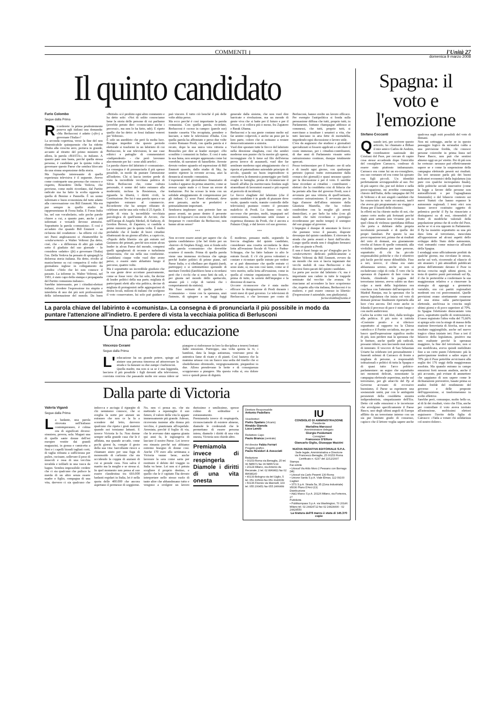COMMENTI l'Unità 27
domenica 9 marzo 2008
Il quinto candidato
Furio Colombo
Segue dalla Prima
Ricorderete: la prima prudentemente poneva agli italiani una domanda: «Ma Berlusconi è adatto («fit») a governare l'Italia»?
La seconda copertina, verso la fine del non dimenticabile quinquennio che ha ridotto l'Italia alla crescita zero, portava in grande, accanto al ritratto del primo ministro di allora, la parola «BASTA», in italiano. A quanto pare non basta, perché quella stessa persona, è candidata per la quinta volta a governare questo Paese che sembra bloccato da una strana sospensione della storia.
Ma l'episodio interessante di quella esperienza televisiva è il seguente. Avevo come controparte una persona che conosco e rispetto, Benedetto Della Vedova, che proviene, come molti ricordano, dal Partito radicale ma ha fatto la scelta opposta a quella di Bonino e Pannella. È un uomo informato e buon economista del tutto adatto alla conversazione con Bill Emmott. Ma era pur sempre in quello studio in rappresentanza di Forza Italia. E Forza Italia ha, nel suo vocabolario, solo poche parole chiave a cui, a quanto pare, anche i più informati e versatili devono attenersi. Soprattutto la parola «comunista». E così è accaduto che quando Bill Emmott - su richiesta del conduttore - ha offerto ciò che nei Paesi anglosassoni si chiamerebbe lo «endorsement» a Walter Veltroni (ha detto, cioè, che - a differenza di altri già caduti sotto il giudizio del suo giornale - lo considera «adatto» (fit) a governare l'Italia) l'on. Della Vedova ha pensato di spiegargli la dolorosa storia italiana. Ha detto, rivolto al maxischermo su cui compariva il volto del giornalista inglese in collegamento da Londra: «Vedo che lei non conosce il passato. La informo io. Walter Veltroni, nel 1981, è stato capo della stampa e propaganda del Partito comunista italiano».
Sarebbe interessante, per i cittadini-elettori italiani, rivedere l'espressione tra stupita e interdetta di uno dei più noti professionisti della informazione del mondo. Da buon «British» si è proibito ogni altro commento e ha detto solo: «Noi di solito conosciamo bene la storia delle persone di cui parliamo (avrebbe potuto dire: «conosciamo anche i processi», ma non lo ha fatto, ndr). E ripeto quello che ho detto: se fossi italiano voterei per Veltroni».
È solo un aneddoto che però fa molta luce. Bisogna impedire che questo periodo elettorale si trasformi in un labirinto di cui Berlusconi, le sue televisioni, le sue case editrici e pattuglie di commentatori «indipendenti» - che però lavorano alacremente per lui - sono abili artefici .
La parola chiave del labirinto è «comunista». La consegna è di pronunciarla il più spesso possibile, in modo da puntare l'attenzione all'indietro. Chi si lascia irretire perde di vista la incredibile vecchiaia politica di Silvio Berlusconi che, come cultura personale, è uomo del tutto estraneo alla modernità; inclusa la Resistenza, che riguarda la libertà, i diritti civili, la Costituzione. Per lui è una parola opaca e un ingombro estraneo al commercio. Ricorderete che ha sempre rifiutato di celebrare anche una sola volta il 25 Aprile. E perde di vista la incredibile vecchiaia psicologica di quell'uomo di Arcore, che nell'Europa di Angela Merkel, di Sarkozy, di Gordon Brown, di Zapatero, si candida a primo ministro per la quinta volta. È molto probabile che il leader di bravi cittadini ribattezzati da un giorno all'altro, a capriccio, «Popolo della libertà» sia già entrato nel Guinness dei primati, perché non esiste alcun leader in alcun Paese del mondo, compresi quelli sgangherati di recente e turbolenta democrazia, che sia nella sua condizione. Candidarsi cinque volte vuol dire avere perso, o essere stato abbattuto lungo il percorso, quattro volte.
Ma è soprattutto un incredibile giudizio che la sua gente deve accettare passivamente, come se fosse vero: che lui solo, fra decine di leader politici della sua parte, migliaia di partecipanti eletti alla vita politica, decine di migliaia di protagonisti nelle aggregazioni di destra locali, milioni di italiani che scelgono il voto conservatore, lui solo può guidare e può vincere. E tutto ciò benché il più delle volte abbia perso.
Ma ecco perché è così importante la parola comunista. Con quella parola, ricordate, Berlusconi è «sceso in campo» (parole sue) tramite cassetta Vhs recapitata, prendere o lasciare, a tutte le televisioni d'Italia. Con quella parola ha affrontato e perso due volte contro Romano Prodi, con quella parola si è recato, dopo la sua unica vera vittoria a Bruxelles per dire ai leader europei: «Ho sconfitto i comunisti in Italia». E così è nata la sua fama, non sempre apprezzata come lui vorrebbe, di narratore di barzellette. Avreste dovuto vedere sguardo ed espressione di Bill Emmott quando, dallo studio di Sky, ha sentito ripetere la rovente accusa, anzi la denuncia al mondo: comunista.
L'esponente del giornalismo finanziario di Londra è apparso da prima smarrito, come se avesse capito male o ci fosse un errore di traduzione. Poi ha scosso la testa con un solidale atteggiamento di comprensione per gli italiani. Ci sono Paesi sfortunati, deve aver pensato, anche se produttivi e potenzialmente importanti.
Sembrava implorare: non potreste fare un passo avanti, un passo dentro il presente invece di logorarvi con storie che, fuori delle frequenze tv controllate da Berlusconi, non hanno alcun senso?
***
Non occorre essere astuti per sapere che «la quinta candidatura» (che bel titolo per un «horror» di Stephen King), non si fonda solo sulla parola «comunista» che dovrebbe scuotere il mondo. Prima di quella parola viene una immensa ricchezza che spiega perché leader politici di primo piano, nel Paese Italia, o si ribellano per dignità (tardi, purtroppo) o si sottomettono sperando di meritare l'eredità (farebbero bene a ricordarsi però che i ricchi che si sono fatti da soli, e per giunta nel mondo dello spettacolo, amano più i colpi di varietà che i comportamenti da statista).
Ma l'uso ostinato di quella parola - «comunista» - viene con la speranza, anzi l'intento, di spingere a un fuggi fuggi generale dalla sinistra, che non vuol dire barricate e rivoluzione, ma un mondo di gente viva che si batte per il futuro e per il lavoro, e si colloca più o meno, fra Zapatero e Barak Obama.
Berlusconi e la sua gente contano molto sul far sentire colpevoli, e anche un peso per la loro parte, coloro che si ostinano a restare democraticamente a sinistra.
Vuol dire spostare tutte le frecce del labirinto nella direzione sbagliata, così che sembri moderno non punire chi fa morire gli operai, incoraggiare chi li tiene sul filo dell'eterna prova invece di assumerli, vuol dire far sembrare moderno ogni atteggiamento che ci riporta al paternalismo aziendale principio di secolo, quando un buon imprenditore ti concedeva la domenica pomeriggio per futili svaghi in famiglia, prima di ricominciare il lunedì all'alba (la meritocrazia fondata sugli straordinari di lavoratori esausti e più esposti al pericolo di incidenti).
Le frecce sbagliate del labirinto (che il quinto candidato è in grado di piazzare dove vuole, quando vuole, tramite controllo delle televisioni) puntano contro il presunto maleficio di Prodi. Lo fanno con tale successo che persino, molti, impegnati nel centrosinistra, considerano utile restare a rispettosa distanza da Prodi, che è ancora a Palazzo Chigi, e dal lavoro col suo governo.
***
È moderno, pensano molti, seguendo la freccia sbagliata del quinto candidato, considerare una cosetta secondaria la dura lotta all'evasione fiscale di Visco e Padoa-Schioppa, che ha fatto balzare in alto le entrate fiscali. E c'è chi prova volentieri a contare e ricontare quelle entrate per vedere se si può dimostrare che quelle entrate ci sono state, sì, ma non così tante, come se il vero merito, nella lotta all'evasione, come in quella al crimine organizzato non fossero, prima di tutto, la serietà dell'impegno e la direzione di marcia.
Occorre riconoscere che è stata molto efficace la denigrazione di Prodi durante i venti mesi di quel governo. Le televisioni di Berlusconi, o che lavorano per conto di Berlusconi, hanno svolto un lavoro efficace. Per esempio l'antipolitica si fonda sulla persuasione diffusa che tutti, proprio tutti, in Parlamento, buttano champagne addosso ai commessi, che tutti, proprio tutti, si esercitano a insultare i senatori a vita, che tutti lanciano in aria fette di mortadella, impedendo ogni discussione o lavoro utile.
C'era da augurarsi che studiosi e giornalisti specializzati si fossero applicati a calcolare il costo immenso, per i cittadini-contribuenti, di due anni di Parlamento vissuto sotto ostruzionismo continuo, dunque totalmente sprecati.
Posso testimoniare per il Senato: ore di urla e di insulti ogni giorno, con qualunque pretesto (spesso tratto estrosamente dalla cronaca dei giornali) e quasi nessuno spazio per la discussione e per il voto. E sarebbe bene ricordare ai cittadini - contribuenti - elettori che la cosiddetta crisi di fiducia che ha portato alla fine del governo Prodi, non è avvenuta per una vittoria di quell'ostinato, continuo ostruzionismo. È avvenuta per la fuga d'amore dell'allora ministro della Giustizia Mastella, che ha voluto condividere con la moglie gli arresti domiciliari, e per farlo ha tolto (con gli insulti che tutti ricordano e purtroppo ricorderanno per molto tempo) il sostegno del suo gruppo al governo.
L'impegno è dunque di smontare le frecce che puntano verso il passato, disposte dovunque dal quinto candidato. E ritrovare la strada che porta avanti e fuori dall'incubo. Lungo quella strada non è sbagliato fermarsi a dire un grazie a Prodi.
E non è fuori luogo un po' d'orgoglio per lo «endorsement» dedicato pubblicamente a Walter Veltroni da Bill Emmott, ovvero da un mondo che non si lascia ingannare dai vecchi mobili di casa Berlusconi e dai discorsi finto-pacati del quinto candidato.
La porta per uscire dal labirinto c'è, ma è importante non cadere in tutte le trappole seminate dal vecchio che avanza. Se riusciamo ad accendere la luce scopriremo che, rispetto alla vita italiana, Berlusconi è in esubero, e può essere «messo in libertà» (l'espressione è aziendale, non giudiziaria).
furiocolombo@unita.it
La parola chiave del labirinto è «comunista». La consegna è di pronunciarla il più possibile in modo da puntare l'attenzione all'indietro. E perdere di vista la vecchiaia politica di Berlusconi
Una parola: educazione
Vincenzo Cerami
Segue dalla Prima
L' educazione ha un grande potere, spinge ad aiutare una persona timorosa ad attraversare la strada e fa danzare su due zampe i barboncini.
Quella madre, ma non si sa se è una leggenda, lasciava il più possibile i figli davanti alla televisione, convinta com'era che passando molte ore senza ridere né piangere si rinforzasse in loro la disciplina a tenersi lontani dalle emozioni. Purtroppo, una volta spenta la tv, i bambini, data la lunga astinenza, venivano presi da autentica fame di risate e di pianti. Così bastava che la mamma urtasse con un fianco una sedia del tinello che si sbudellavano oltremodo, vergognosamente, piegandosi in due. Allora prendevano le botte e di conseguenza scoppiavano a piangere. Ma questa volta sì, era dolore vero e quindi pieno di dignità.
Dalla parte di Victoria
Valeria Viganò
Segue dalla Prima
La badante, una parola ritrovata nell'italiano contemporaneo, è colma ora di significati diversi: straniera, povera, sola. Magari una di quelle sante donne dell'est europeo vestite dai grandi magazzini, in gonna e camicetta a fiori e i capelli biondi tagliati corti, di taglia robusta a sufficienza per pulire, cucinare, sollevare il peso di muscoli e ossa di una vecchia invalida e infilarli in una vasca da bagno. Sembra impossibile credere che ci sia qualcuno che pulisce la merda di un altro senza essere madre o figlio, compagna di una vita, davvero ci sia qualcuno che imbocca e asciuga il rigurgito di chi nemmeno conosce, che si sveglia la notte per aiutare un estraneo che non ce la fa a scendere dal letto, davvero qualcuno che ripeta i gesti materni quando noi torniamo lattanti. E invece Victoria lo fa. Non dorme sempre nella grande casa che le è affidata, ma quando accade, come pochi giorni fa, compie il gesto della sua vita: barcollante riesce a chiamare aiuto per una fuga di monossido di carbonio che sta uccidendo la coppia di anziani di cui si prende cura. Non salva il marito ma la moglie e se stessa sì. In quel momento non pensa al suo essere clandestina tra 693.000 badanti regolari in Italia, lei è nella quota delle 400.000 che ancora aspettano il permesso di soggiorno. No, non ci pensa no, che sta mettendo a repentaglio il suo futuro, il valore della vita le appare immensamente più grande. Adesso, ricoverata insieme alla donna più vecchia, è piantonata all'ospedale. Arrestata, perché il foglio di via, che le avevano dato appena giunta qui anni fa, le ingiungeva di lasciare il nostro Paese. Lei invece era rimasta perché noi abbiamo estremo bisogno di donne così. Anche 170 euro alla settimana a Victoria vanno bene, anche lavorare la sera come sarta per restituire il debito del viaggio in Italia va bene. Lei non si è potuta scegliere il proprio destino, e quello che le è capitato l'ha dovuto interpretare nello stesso ruolo di tante altre che abbandonano tutto e vengono a svolgere un lavoro durissimo e umilissimo, spesso colmo di solitudine e estraneamento.
Premiamola invece di respingerla, riconosciamole di esistere almeno, diamole le credenziali che le permettano di essere persona intera, diamole i diritti di una vita onesta, Victoria non chiede altro.
Premiamola invece di respingerla Diamole i diritti di una vita onesta
Direttore Responsabile
Antonio Padellaro
Vicedirettori
Pietro Spataro (Vicario)
Rinaldo Gianola
Luca Landò
Redattore Capo
Paolo Branca (centrale)
Art director Fabio Ferrari
Progetto grafico
Paolo Residori & Associati
Redazione
• 00153 Roma via Benaglia, 25 tel. 06 585571 fax 06 58557219
• 20124 Milano, via Antonio da Recanate, 2 tel. 02 8969811 fax 02 89698140
• 40133 Bologna via del Giglio, 5 tel. 051 315911 fax 051 3140039
• 50136 Firenze via Mannelli, 103 tel. 055 200451 fax 055 2466499
IU
CONSIGLIO DI AMMINISTRAZIONE
Presidente
Marialina Marcucci
Amministratore delegato
Giorgio Poidomani
Consiglieri
Francesco D'Ettore
Giancarlo Giglio, Giuseppe Mazzini
NUOVA INIZIATIVA EDITORIALE S.P.A.
Sede legale, Amministrativa e Direzione
via Francesco Benaglia, 25 00153 Roma
Certificato n. 6237 del 11/12/2007
Stampa
Fac-simile
• Litosud Via Aldo Moro 2 Pessano con Bornago (Mi)
• Litosud via Carlo Pesenti 130 Roma
• Unione Sarda S.p.A. Viale Elmas, 112 09100 Cagliari
• STS S.p.A. Strada 5a, 35 (Zona Industriale) 95030 Piano D'Arci (Ct)
Distribuzione
• A&G Marco S.p.A. 20126 Milano, via Fortezza, 27
Pubblicità
• Publikompass S.p.A. via Washington, 70 20146 Milano tel. 02 24424712 fax 02 24424490 - 02 24424550
La tiratura dell'8 marzo è stata di 145.370 copie
Spagna: il voto e l'emozione
Stefano Ceccanti
Quando ieri, per scrivere questo articolo, ho chiamato a Bilbao il mio amico Carlos de Andoin, coordinatore nazionale dei Cristiani del Psoe, per cercare di capire cosa stesse accadendo dopo l'omicidio del consigliere Carrasco, confesso di essere stato piuttosto imbarazzato. Carrasco era come lui un ex-consigliere, era suo coetaneo ed era come lui sposato con figli piccoli. Un identikit perfettamente sovrapponibile al suo. Per di più sapevo che, pur nel dolore e nella preoccupazione, mi avrebbe comunque chiesto dell'Italia, della campagna del Pd di Veltroni e di noi singoli candidati che ha conosciuto in varie occasioni, tant'è che aveva già programmato un viaggio a Roma per il lunedì delle elezioni.
In effetti mi ha chiesto molto di noi, che siamo certo molto più fortunati perché dagli anni settanta non viviamo più in quel clima di violenza quotidiana diffusa che porta a dubitare della propria incolumità personale e di quella dei propri familiari. Per questo la sua preoccupazione ieri, prima che ai risultati del voto di domani, era giustamente rivolta al futuro di quelle comunità, alla vivibilità quotidiana per tante persone, soprattutto di chi ha piccole responsabilità politiche e che è obiettivo più facile perché meno difendibile. Fino a ieri, invece, il clima era stato abbastanza sereno, anche se non si escludevano colpi di coda. È vero che la speranza di Zapatero di fare come in Irlanda, chiudendo la pagina del terrorismo interno, aveva subito un duro colpo a metà della legislatura ora conclusa con l'attentato dell'aeroporto di Madrid Barajas, ma la speranza che la nuova legislatura che inizia col voto di domani potesse finalmente riportarla alla luce c'era ancora. Del resto anche in Irlanda il processo di pace è stato lungo e con molti andirivieni.
Carlos ha scritto vari libri, dalla teologia alla politica. Il più noto si intitola «Costruire ponti» e si riferisce soprattutto al rapporto tra la Chiesa cattolica e il Partito socialista, ma per un basco quell'espressione significa molto di più, non perdere mai la speranza che le fratture, anche quelle più radicali, possano ridursi, non lasciando mai niente di intentato. Il vescovo di San Sebastian Uriarte ha celebrato ieri personalmente i funerali solenni di Carrasco di fronte a migliaia di persone, a responsabili istituzionali e politici di tutta la Spagna e di quasi tutto l'arco politico-parlamentare: un segno che soprattutto nei momenti delicati, nonostante la campagna elettorale asperrima, anche sul terrorismo, per gli attacchi del Pp al Governo accusato di eccessivo buonismo, il Paese sa esprimere una sostanziale unità, pur con le ambiguità persistenti della cosiddetta sinistra indipendentista, simpatizzante dell'Eta. Detto ciò sulle emozioni e le incertezze che avvolgono specificamente il Paese Basco, uno degli ultimi angoli di Europa afflitto da un terrorismo interno con un sia pur limitato grado di consenso, capisco che il lettore voglia sapere anche qualcosa sugli esiti possibili del voto di domani.
Non mi sottraggo, anche se in questo passaggio logico da un'analisi calda a una previsione fredda, chi conosce persone coinvolte in prima linea nel Paese Basco, non può che sentirsi almeno oggi un po' stretto. Per di più non ho certezze: nessuno può effettivamente sapere se e come la sospensione della campagna elettorale peserà sui risultati. Da ieri nessuno parla più dei buoni indicatori economici della legislatura (sia pure con qualche increspatura finale), delle politiche sociali innovative (come la legge a favore delle persone non autosufficienti o per l'uguaglianza femminile) o del bilancio contesto sui nuovi Statuti che hanno espanso le autonomie regionali. I temi etici non hanno invece costituito oggetto di polemica perché il Pp ha rinunciato a distinguersi su di essi, ritenendoli il frutto di modifiche valoriali della popolazione prima che di scelte del Psoe, anche se vi si era opposto in Parlamento. Il Pp ha insistito soprattutto su una più dura lotta al terrorismo, mescolata all'opposizione ad alcuni aspetti dello sviluppo dello Stato delle autonomie, visti entrambi come minaccia all'unità della Spagna.
I sondaggi sono ufficialmente proibiti da qualche giorno, ma circolano lo stesso, anche sul web, ricorrendo al rilancio di siti stranieri. I più attendibili pubblicati prima dell'attentato davano il Psoe in decisa crescita negli ultimi giorni, in testa di quattro punti percentuali sul Pp, il che lo porterebbe a confermare la sua maggioranza relativa e a rinnovare la strategia di appoggi a geometria variabile, ora coi partiti regionalisti moderati ora coi postcomunisti. Quelle previsioni erano strettamente connesse ad una stima sulla partecipazione elettorale, anch'essa in crescita negli ultimi giorni e di poco superiore al 70%. In Spagna l'elettorato disincantato vota poco, soprattutto quello di centrosinistra; il tasso registrato l'altra volta del 75,66% si spiega solo con la strage di massa della stazione ferroviaria di Atocha, non è un risultato raggiungibile, anche nel nuovo tragico clima iniziato ieri. Fino a ieri il bilancio della legislatura, positivo ma non esaltante perché la speranza maggiore, la fine del terrorismo, non si era modificata, aveva quindi mobilitato fino a un certo punto l'elettorato: più la partecipazione tenderà a salire sopra il 70% più il Psoe potrebbe avvicinarsi alla soglia dei 176 seggi della maggioranza assoluta. Ma quando entrano in campo emozioni forti nessun analista, anche il più accurato, può evitare di ammettere che sappiamo di non sapere come le dichiarazioni preventive, basate prima su analisi fredde del rendimento del governo e delle proposte dell'opposizione, si trasformeranno in scelte effettive.
Sarebbe però, comunque, molto bello se, al di là dei risultati, visto che l'Eta, anche per controllare il voto aveva invitato all'astensione, moltissimi elettori seguissero l'invito della figlia di Carrasco: «Vada a votare chi solidarizza col nostro dolore».